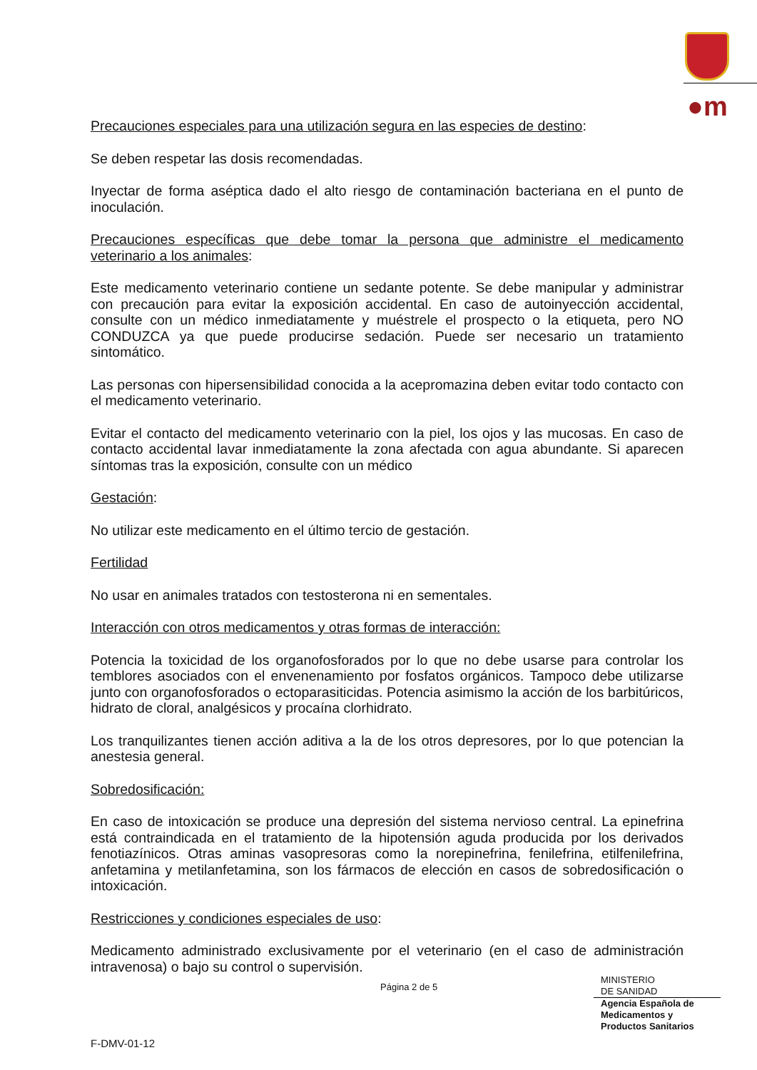●m
Precauciones especiales para una utilización segura en las especies de destino:
Se deben respetar las dosis recomendadas.
Inyectar de forma aséptica dado el alto riesgo de contaminación bacteriana en el punto de inoculación.
Precauciones específicas que debe tomar la persona que administre el medicamento veterinario a los animales:
Este medicamento veterinario contiene un sedante potente. Se debe manipular y administrar con precaución para evitar la exposición accidental. En caso de autoinyección accidental, consulte con un médico inmediatamente y muéstrele el prospecto o la etiqueta, pero NO CONDUZCA ya que puede producirse sedación. Puede ser necesario un tratamiento sintomático.
Las personas con hipersensibilidad conocida a la acepromazina deben evitar todo contacto con el medicamento veterinario.
Evitar el contacto del medicamento veterinario con la piel, los ojos y las mucosas. En caso de contacto accidental lavar inmediatamente la zona afectada con agua abundante. Si aparecen síntomas tras la exposición, consulte con un médico
Gestación:
No utilizar este medicamento en el último tercio de gestación.
Fertilidad
No usar en animales tratados con testosterona ni en sementales.
Interacción con otros medicamentos y otras formas de interacción:
Potencia la toxicidad de los organofosforados por lo que no debe usarse para controlar los temblores asociados con el envenenamiento por fosfatos orgánicos. Tampoco debe utilizarse junto con organofosforados o ectoparasiticidas. Potencia asimismo la acción de los barbitúricos, hidrato de cloral, analgésicos y procaína clorhidrato.
Los tranquilizantes tienen acción aditiva a la de los otros depresores, por lo que potencian la anestesia general.
Sobredosificación:
En caso de intoxicación se produce una depresión del sistema nervioso central. La epinefrina está contraindicada en el tratamiento de la hipotensión aguda producida por los derivados fenotiazínicos. Otras aminas vasopresoras como la norepinefrina, fenilefrina, etilfenilefrina, anfetamina y metilanfetamina, son los fármacos de elección en casos de sobredosificación o intoxicación.
Restricciones y condiciones especiales de uso:
Medicamento administrado exclusivamente por el veterinario (en el caso de administración intravenosa) o bajo su control o supervisión.
Página 2 de 5
MINISTERIO
DE SANIDAD
Agencia Española de
Medicamentos y
Productos Sanitarios
F-DMV-01-12